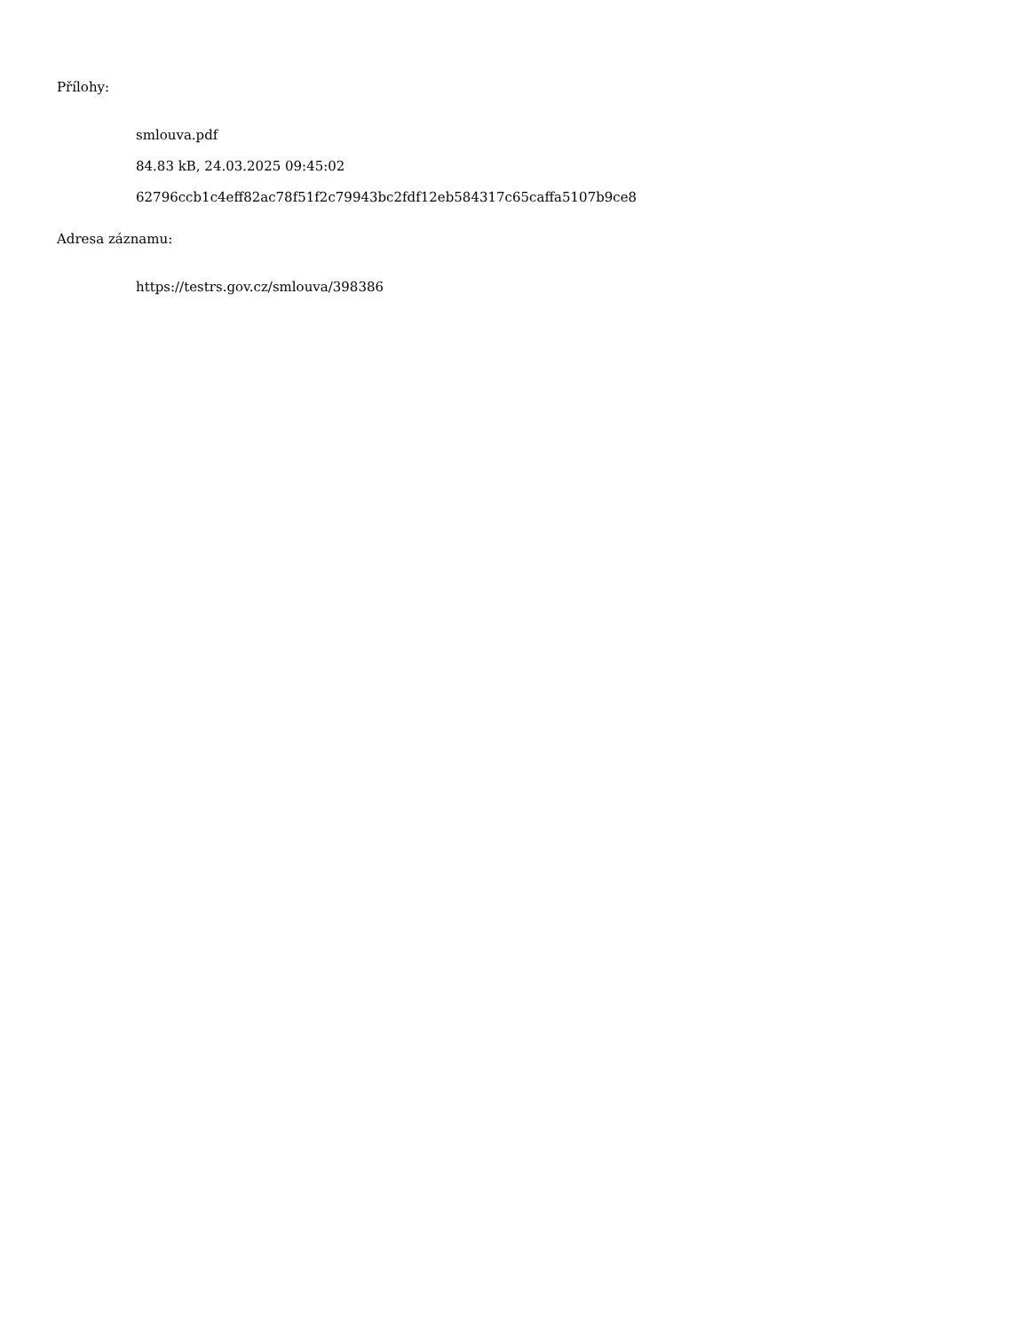Přílohy:
smlouva.pdf
84.83 kB, 24.03.2025 09:45:02
62796ccb1c4eff82ac78f51f2c79943bc2fdf12eb584317c65caffa5107b9ce8
Adresa záznamu:
https://testrs.gov.cz/smlouva/398386